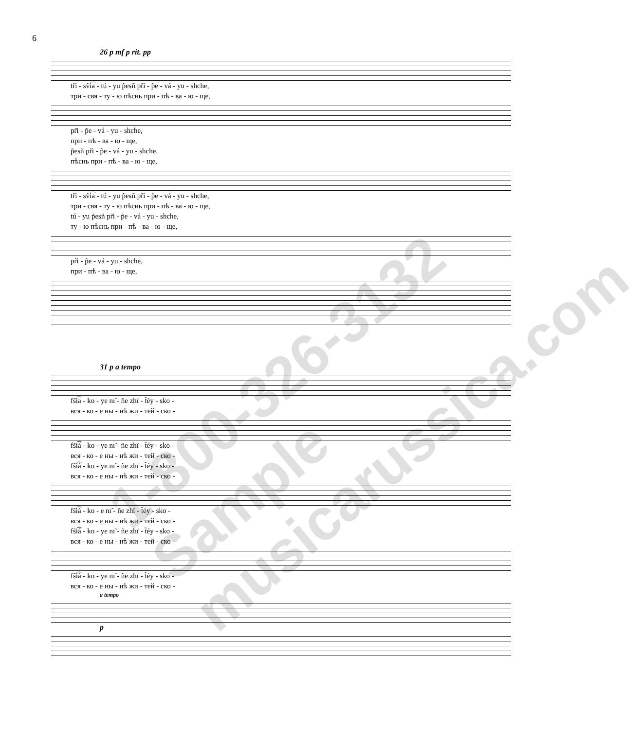6
26 p mf p rit. pp
tr̃i - sṽi͡a - tú - yu p̃esñ pr̃i - p̃e - vá - yu - shche,
три - свя - ту - ю пѣснь при - пѣ - ва - ю - ще,
pr̃i - p̃e - vá - yu - shche,
при - пѣ - ва - ю - ще,
p̃esñ pr̃i - p̃e - vá - yu - shche,
пѣснь при - пѣ - ва - ю - ще,
tr̃i - sṽi͡a - tú - yu p̃esñ pr̃i - p̃e - vá - yu - shche,
три - свя - ту - ю пѣснь при - пѣ - ва - ю - ще,
tú - yu p̃esñ pr̃i - p̃e - vá - yu - shche,
ту - ю пѣснь при - пѣ - ва - ю - ще,
pr̃i - p̃e - vá - yu - shche,
при - пѣ - ва - ю - ще,
31 p a tempo
fs̃i͡a - ko - ye nı̃ - ñe zhï - t̃éy - sko -
вся - ко - е ны - нѣ жи - тей - ско -
fs̃i͡á - ko - ye nı̃ - ñe zhï - t̃éy - sko -
вся - ко - е ны - нѣ жи - тей - ско -
fs̃i͡á - ko - ye nı̃ - ñe zhï - t̃éy - sko -
вся - ко - е ны - нѣ жи - тей - ско -
fs̃i͡á - ko - e nı̃ - ñe zhï - t̃éy - sko -
вся - ко - е ны - нѣ жи - тей - ско -
fs̃i͡á - ko - ye nı̃ - ñe zhï - t̃éy - sko -
вся - ко - е ны - нѣ жи - тей - ско -
fs̃i͡á - ko - ye nı̃ - ñe zhï - t̃éy - sko -
вся - ко - е ны - нѣ жи - тей - ско -
a tempo
p
1-800-326-3132 Sample musicarussica.com